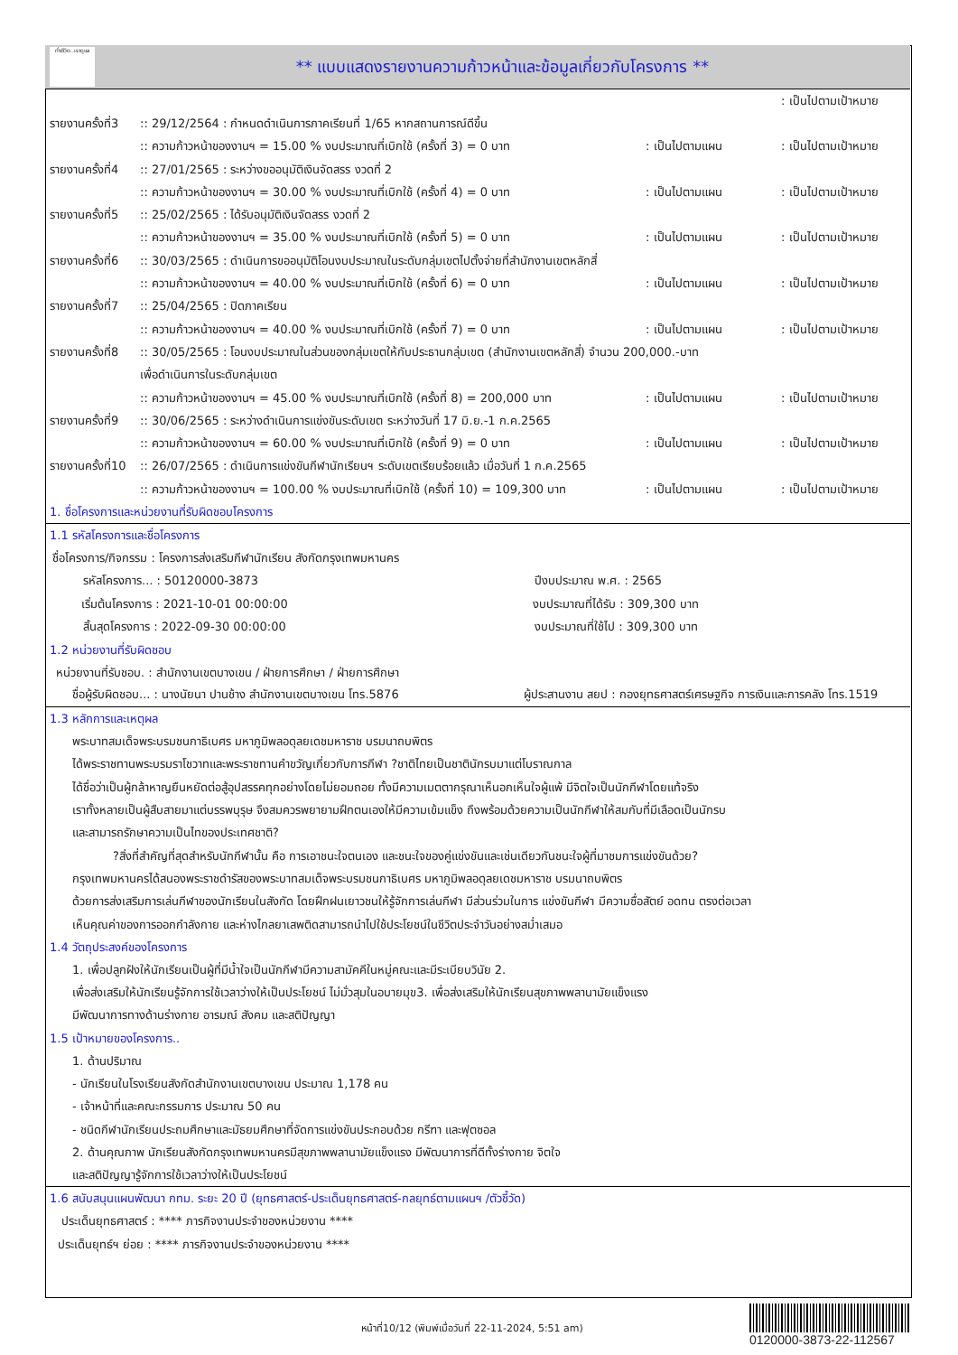ทั่งชีวิต..เราดูแล
** แบบแสดงรายงานความก้าวหน้าและข้อมูลเกี่ยวกับโครงการ **
: เป็นไปตามเป้าหมาย
รายงานครั้งที่3:: 29/12/2564 : กำหนดดำเนินการภาคเรียนที่ 1/65 หากสถานการณ์ดีขึ้น
:: ความก้าวหน้าของงานฯ = 15.00 % งบประมาณที่เบิกใช้ (ครั้งที่ 3) = 0 บาท: เป็นไปตามแผน: เป็นไปตามเป้าหมาย
รายงานครั้งที่4:: 27/01/2565 : ระหว่างขออนุมัติเงินจัดสรร งวดที่ 2
:: ความก้าวหน้าของงานฯ = 30.00 % งบประมาณที่เบิกใช้ (ครั้งที่ 4) = 0 บาท: เป็นไปตามแผน: เป็นไปตามเป้าหมาย
รายงานครั้งที่5:: 25/02/2565 : ได้รับอนุมัติเงินจัดสรร งวดที่ 2
:: ความก้าวหน้าของงานฯ = 35.00 % งบประมาณที่เบิกใช้ (ครั้งที่ 5) = 0 บาท: เป็นไปตามแผน: เป็นไปตามเป้าหมาย
รายงานครั้งที่6:: 30/03/2565 : ดำเนินการขออนุมัติโอนงบประมาณในระดับกลุ่มเขตไปตั้งจ่ายที่สำนักงานเขตหลักสี่
:: ความก้าวหน้าของงานฯ = 40.00 % งบประมาณที่เบิกใช้ (ครั้งที่ 6) = 0 บาท: เป็นไปตามแผน: เป็นไปตามเป้าหมาย
รายงานครั้งที่7:: 25/04/2565 : ปิดภาคเรียน
:: ความก้าวหน้าของงานฯ = 40.00 % งบประมาณที่เบิกใช้ (ครั้งที่ 7) = 0 บาท: เป็นไปตามแผน: เป็นไปตามเป้าหมาย
รายงานครั้งที่8:: 30/05/2565 : โอนงบประมาณในส่วนของกลุ่มเขตให้กับประธานกลุ่มเขต (สำนักงานเขตหลักสี่) จำนวน 200,000.-บาท
เพื่อดำเนินการในระดับกลุ่มเขต
:: ความก้าวหน้าของงานฯ = 45.00 % งบประมาณที่เบิกใช้ (ครั้งที่ 8) = 200,000 บาท: เป็นไปตามแผน: เป็นไปตามเป้าหมาย
รายงานครั้งที่9:: 30/06/2565 : ระหว่างดำเนินการแข่งขันระดับเขต ระหว่างวันที่ 17 มิ.ย.-1 ก.ค.2565
:: ความก้าวหน้าของงานฯ = 60.00 % งบประมาณที่เบิกใช้ (ครั้งที่ 9) = 0 บาท: เป็นไปตามแผน: เป็นไปตามเป้าหมาย
รายงานครั้งที่10:: 26/07/2565 : ดำเนินการแข่งขันกีฬานักเรียนฯ ระดับเขตเรียบร้อยแล้ว เมื่อวันที่ 1 ก.ค.2565
:: ความก้าวหน้าของงานฯ = 100.00 % งบประมาณที่เบิกใช้ (ครั้งที่ 10) = 109,300 บาท: เป็นไปตามแผน: เป็นไปตามเป้าหมาย
1. ชื่อโครงการและหน่วยงานที่รับผิดชอบโครงการ
1.1 รหัสโครงการและชื่อโครงการ
ชื่อโครงการ/กิจกรรม : โครงการส่งเสริมกีฬานักเรียน สังกัดกรุงเทพมหานคร
รหัสโครงการ... : 50120000-3873 ปีงบประมาณ พ.ศ. : 2565
เริ่มต้นโครงการ : 2021-10-01 00:00:00 งบประมาณที่ได้รับ : 309,300 บาท
สิ้นสุดโครงการ : 2022-09-30 00:00:00 งบประมาณที่ใช้ไป : 309,300 บาท
1.2 หน่วยงานที่รับผิดชอบ
หน่วยงานที่รับชอบ. : สำนักงานเขตบางเขน / ฝ่ายการศึกษา / ฝ่ายการศึกษา
ชื่อผู้รับผิดชอบ... : นางนัยนา ปานช้าง สำนักงานเขตบางเขน โทร.5876 ผู้ประสานงาน สยป : กองยุทธศาสตร์เศรษฐกิจ การเงินและการคลัง โทร.1519
1.3 หลักการและเหตุผล
พระบาทสมเด็จพระบรมชนกาธิเบศร มหาภูมิพลอดุลยเดชมหาราช บรมนาถบพิตร
ได้พระราชทานพระบรมราโชวาทและพระราชทานคำขวัญเกี่ยวกับการกีฬา ?ชาติไทยเป็นชาตินักรบมาแต่โบราณกาล
ได้ชื่อว่าเป็นผู้กล้าหาญยืนหยัดต่อสู้อุปสรรคทุกอย่างโดยไม่ยอมถอย ทั้งมีความเมตตากรุณาเห็นอกเห็นใจผู้แพ้ มีจิตใจเป็นนักกีฬาโดยแท้จริง
เราทั้งหลายเป็นผู้สืบสายมาแต่บรรพบุรุษ จึงสมควรพยายามฝึกตนเองให้มีความเข้มแข็ง ถึงพร้อมด้วยความเป็นนักกีฬาให้สมกับที่มีเลือดเป็นนักรบ
และสามารถรักษาความเป็นไทของประเทศชาติ?
?สิ่งที่สำคัญที่สุดสำหรับนักกีฬานั้น คือ การเอาชนะใจตนเอง และชนะใจของคู่แข่งขันและเช่นเดียวกันชนะใจผู้ที่มาชมการแข่งขันด้วย?
กรุงเทพมหานครได้สนองพระราชดำรัสของพระบาทสมเด็จพระบรมชนกาธิเบศร มหาภูมิพลอดุลยเดชมหาราช บรมนาถบพิตร
ด้วยการส่งเสริมการเล่นกีฬาของนักเรียนในสังกัด โดยฝึกฝนเยาวชนให้รู้จักการเล่นกีฬา มีส่วนร่วมในการ แข่งขันกีฬา มีความซื่อสัตย์ อดทน ตรงต่อเวลา
เห็นคุณค่าของการออกกำลังกาย และห่างไกลยาเสพติดสามารถนำไปใช้ประโยชน์ในชีวิตประจำวันอย่างสม่ำเสมอ
1.4 วัตถุประสงค์ของโครงการ
1. เพื่อปลูกฝังให้นักเรียนเป็นผู้ที่มีน้ำใจเป็นนักกีฬามีความสามัคคีในหมู่คณะและมีระเบียบวินัย 2.
เพื่อส่งเสริมให้นักเรียนรู้จักการใช้เวลาว่างให้เป็นประโยชน์ ไม่มั่วสุมในอบายมุข3. เพื่อส่งเสริมให้นักเรียนสุขภาพพลานามัยแข็งแรง
มีพัฒนาการทางด้านร่างกาย อารมณ์ สังคม และสติปัญญา
1.5 เป้าหมายของโครงการ..
1. ด้านปริมาณ
- นักเรียนในโรงเรียนสังกัดสำนักงานเขตบางเขน ประมาณ 1,178 คน
- เจ้าหน้าที่และคณะกรรมการ ประมาณ 50 คน
- ชนิดกีฬานักเรียนประถมศึกษาและมัธยมศึกษาที่จัดการแข่งขันประกอบด้วย กรีฑา และฟุตซอล
2. ด้านคุณภาพ นักเรียนสังกัดกรุงเทพมหานครมีสุขภาพพลานามัยแข็งแรง มีพัฒนาการที่ดีทั้งร่างกาย จิตใจ
และสติปัญญารู้จักการใช้เวลาว่างให้เป็นประโยชน์
1.6 สนับสนุนแผนพัฒนา กทม. ระยะ 20 ปี (ยุทธศาสตร์-ประเด็นยุทธศาสตร์-กลยุทธ์ตามแผนฯ /ตัวชี้วัด)
ประเด็นยุทธศาสตร์ : **** ภารกิจงานประจำของหน่วยงาน ****
ประเด็นยุทธ์ฯ ย่อย : **** ภารกิจงานประจำของหน่วยงาน ****
หน้าที่10/12 (พิมพ์เมื่อวันที่ 22-11-2024, 5:51 am)
0120000-3873-22-112567